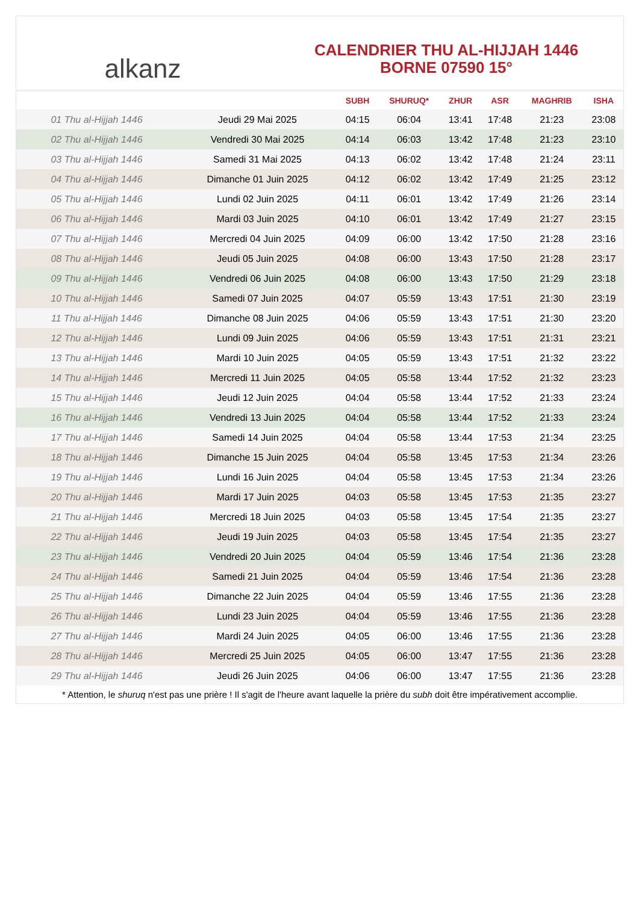alkanz
CALENDRIER THU AL-HIJJAH 1446
BORNE 07590 15°
| | | SUBH | SHURUQ* | ZHUR | ASR | MAGHRIB | ISHA |
| --- | --- | --- | --- | --- | --- | --- | --- |
| 01 Thu al-Hijjah 1446 | Jeudi 29 Mai 2025 | 04:15 | 06:04 | 13:41 | 17:48 | 21:23 | 23:08 |
| 02 Thu al-Hijjah 1446 | Vendredi 30 Mai 2025 | 04:14 | 06:03 | 13:42 | 17:48 | 21:23 | 23:10 |
| 03 Thu al-Hijjah 1446 | Samedi 31 Mai 2025 | 04:13 | 06:02 | 13:42 | 17:48 | 21:24 | 23:11 |
| 04 Thu al-Hijjah 1446 | Dimanche 01 Juin 2025 | 04:12 | 06:02 | 13:42 | 17:49 | 21:25 | 23:12 |
| 05 Thu al-Hijjah 1446 | Lundi 02 Juin 2025 | 04:11 | 06:01 | 13:42 | 17:49 | 21:26 | 23:14 |
| 06 Thu al-Hijjah 1446 | Mardi 03 Juin 2025 | 04:10 | 06:01 | 13:42 | 17:49 | 21:27 | 23:15 |
| 07 Thu al-Hijjah 1446 | Mercredi 04 Juin 2025 | 04:09 | 06:00 | 13:42 | 17:50 | 21:28 | 23:16 |
| 08 Thu al-Hijjah 1446 | Jeudi 05 Juin 2025 | 04:08 | 06:00 | 13:43 | 17:50 | 21:28 | 23:17 |
| 09 Thu al-Hijjah 1446 | Vendredi 06 Juin 2025 | 04:08 | 06:00 | 13:43 | 17:50 | 21:29 | 23:18 |
| 10 Thu al-Hijjah 1446 | Samedi 07 Juin 2025 | 04:07 | 05:59 | 13:43 | 17:51 | 21:30 | 23:19 |
| 11 Thu al-Hijjah 1446 | Dimanche 08 Juin 2025 | 04:06 | 05:59 | 13:43 | 17:51 | 21:30 | 23:20 |
| 12 Thu al-Hijjah 1446 | Lundi 09 Juin 2025 | 04:06 | 05:59 | 13:43 | 17:51 | 21:31 | 23:21 |
| 13 Thu al-Hijjah 1446 | Mardi 10 Juin 2025 | 04:05 | 05:59 | 13:43 | 17:51 | 21:32 | 23:22 |
| 14 Thu al-Hijjah 1446 | Mercredi 11 Juin 2025 | 04:05 | 05:58 | 13:44 | 17:52 | 21:32 | 23:23 |
| 15 Thu al-Hijjah 1446 | Jeudi 12 Juin 2025 | 04:04 | 05:58 | 13:44 | 17:52 | 21:33 | 23:24 |
| 16 Thu al-Hijjah 1446 | Vendredi 13 Juin 2025 | 04:04 | 05:58 | 13:44 | 17:52 | 21:33 | 23:24 |
| 17 Thu al-Hijjah 1446 | Samedi 14 Juin 2025 | 04:04 | 05:58 | 13:44 | 17:53 | 21:34 | 23:25 |
| 18 Thu al-Hijjah 1446 | Dimanche 15 Juin 2025 | 04:04 | 05:58 | 13:45 | 17:53 | 21:34 | 23:26 |
| 19 Thu al-Hijjah 1446 | Lundi 16 Juin 2025 | 04:04 | 05:58 | 13:45 | 17:53 | 21:34 | 23:26 |
| 20 Thu al-Hijjah 1446 | Mardi 17 Juin 2025 | 04:03 | 05:58 | 13:45 | 17:53 | 21:35 | 23:27 |
| 21 Thu al-Hijjah 1446 | Mercredi 18 Juin 2025 | 04:03 | 05:58 | 13:45 | 17:54 | 21:35 | 23:27 |
| 22 Thu al-Hijjah 1446 | Jeudi 19 Juin 2025 | 04:03 | 05:58 | 13:45 | 17:54 | 21:35 | 23:27 |
| 23 Thu al-Hijjah 1446 | Vendredi 20 Juin 2025 | 04:04 | 05:59 | 13:46 | 17:54 | 21:36 | 23:28 |
| 24 Thu al-Hijjah 1446 | Samedi 21 Juin 2025 | 04:04 | 05:59 | 13:46 | 17:54 | 21:36 | 23:28 |
| 25 Thu al-Hijjah 1446 | Dimanche 22 Juin 2025 | 04:04 | 05:59 | 13:46 | 17:55 | 21:36 | 23:28 |
| 26 Thu al-Hijjah 1446 | Lundi 23 Juin 2025 | 04:04 | 05:59 | 13:46 | 17:55 | 21:36 | 23:28 |
| 27 Thu al-Hijjah 1446 | Mardi 24 Juin 2025 | 04:05 | 06:00 | 13:46 | 17:55 | 21:36 | 23:28 |
| 28 Thu al-Hijjah 1446 | Mercredi 25 Juin 2025 | 04:05 | 06:00 | 13:47 | 17:55 | 21:36 | 23:28 |
| 29 Thu al-Hijjah 1446 | Jeudi 26 Juin 2025 | 04:06 | 06:00 | 13:47 | 17:55 | 21:36 | 23:28 |
* Attention, le shuruq n'est pas une prière ! Il s'agit de l'heure avant laquelle la prière du subh doit être impérativement accomplie.